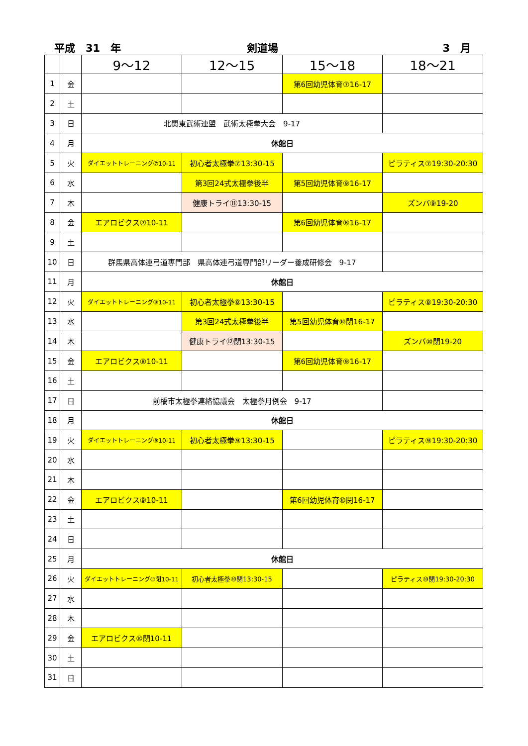平成　31　年
剣道場
3　月
| | | 9～12 | 12～15 | 15～18 | 18～21 |
| --- | --- | --- | --- | --- | --- |
| 1 | 金 | | | 第6回幼児体育⑦16-17 | |
| 2 | 土 | | | | |
| 3 | 日 | 北関東武術連盟 武術太極拳大会 9-17 | | | |
| 4 | 月 | 休館日 | | | |
| 5 | 火 | ダイエットトレーニング⑦10-11 | 初心者太極拳⑦13:30-15 | | ピラティス⑦19:30-20:30 |
| 6 | 水 | | 第3回24式太極拳後半 | 第5回幼児体育⑨16-17 | |
| 7 | 木 | | 健康トライ⑪13:30-15 | | ズンバ⑨19-20 |
| 8 | 金 | エアロビクス⑦10-11 | | 第6回幼児体育⑧16-17 | |
| 9 | 土 | | | | |
| 10 | 日 | 群馬県高体連弓道専門部 県高体連弓道専門部リーダー養成研修会 9-17 | | | |
| 11 | 月 | 休館日 | | | |
| 12 | 火 | ダイエットトレーニング⑧10-11 | 初心者太極拳⑧13:30-15 | | ピラティス⑧19:30-20:30 |
| 13 | 水 | | 第3回24式太極拳後半 | 第5回幼児体育⑩閉16-17 | |
| 14 | 木 | | 健康トライ⑫閉13:30-15 | | ズンバ⑩閉19-20 |
| 15 | 金 | エアロビクス⑧10-11 | | 第6回幼児体育⑨16-17 | |
| 16 | 土 | | | | |
| 17 | 日 | 前橋市太極拳連絡協議会 太極拳月例会 9-17 | | | |
| 18 | 月 | 休館日 | | | |
| 19 | 火 | ダイエットトレーニング⑨10-11 | 初心者太極拳⑨13:30-15 | | ピラティス⑨19:30-20:30 |
| 20 | 水 | | | | |
| 21 | 木 | | | | |
| 22 | 金 | エアロビクス⑨10-11 | | 第6回幼児体育⑩閉16-17 | |
| 23 | 土 | | | | |
| 24 | 日 | | | | |
| 25 | 月 | 休館日 | | | |
| 26 | 火 | ダイエットトレーニング⑩閉10-11 | 初心者太極拳⑩閉13:30-15 | | ピラティス⑩閉19:30-20:30 |
| 27 | 水 | | | | |
| 28 | 木 | | | | |
| 29 | 金 | エアロビクス⑩閉10-11 | | | |
| 30 | 土 | | | | |
| 31 | 日 | | | | |